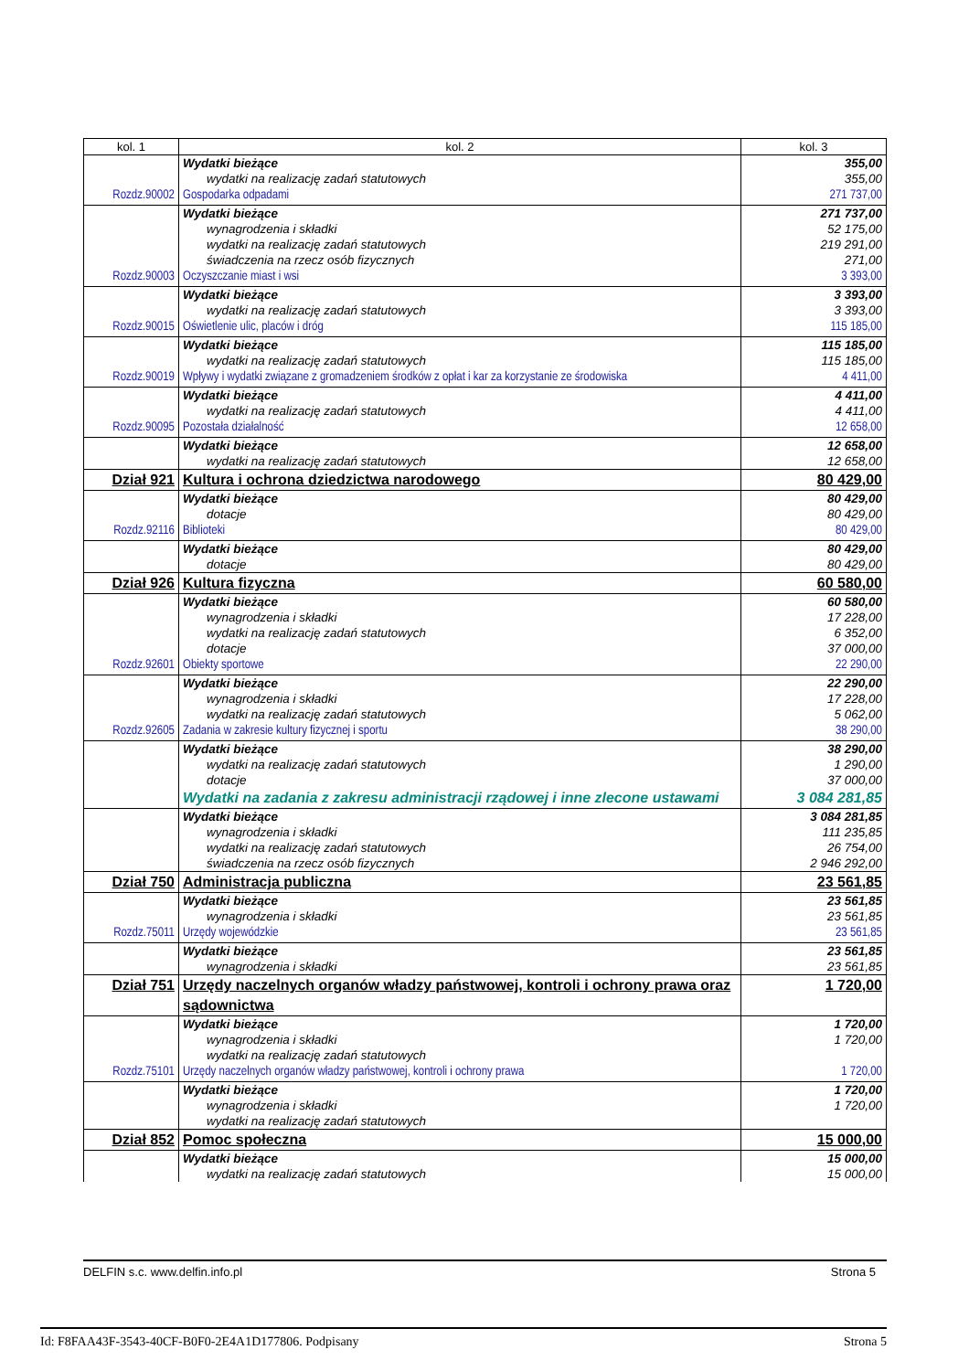| kol. 1 | kol. 2 | kol. 3 |
| --- | --- | --- |
| | Wydatki bieżące | 355,00 |
| | wydatki na realizację zadań statutowych | 355,00 |
| Rozdz.90002 | Gospodarka odpadami | 271 737,00 |
| | Wydatki bieżące | 271 737,00 |
| | wynagrodzenia i składki | 52 175,00 |
| | wydatki na realizację zadań statutowych | 219 291,00 |
| | świadczenia na rzecz osób fizycznych | 271,00 |
| Rozdz.90003 | Oczyszczanie miast i wsi | 3 393,00 |
| | Wydatki bieżące | 3 393,00 |
| | wydatki na realizację zadań statutowych | 3 393,00 |
| Rozdz.90015 | Oświetlenie ulic, placów i dróg | 115 185,00 |
| | Wydatki bieżące | 115 185,00 |
| | wydatki na realizację zadań statutowych | 115 185,00 |
| Rozdz.90019 | Wpływy i wydatki związane z gromadzeniem środków z opłat i kar za korzystanie ze środowiska | 4 411,00 |
| | Wydatki bieżące | 4 411,00 |
| | wydatki na realizację zadań statutowych | 4 411,00 |
| Rozdz.90095 | Pozostała działalność | 12 658,00 |
| | Wydatki bieżące | 12 658,00 |
| | wydatki na realizację zadań statutowych | 12 658,00 |
| Dział 921 | Kultura i ochrona dziedzictwa narodowego | 80 429,00 |
| | Wydatki bieżące | 80 429,00 |
| | dotacje | 80 429,00 |
| Rozdz.92116 | Biblioteki | 80 429,00 |
| | Wydatki bieżące | 80 429,00 |
| | dotacje | 80 429,00 |
| Dział 926 | Kultura fizyczna | 60 580,00 |
| | Wydatki bieżące | 60 580,00 |
| | wynagrodzenia i składki | 17 228,00 |
| | wydatki na realizację zadań statutowych | 6 352,00 |
| | dotacje | 37 000,00 |
| Rozdz.92601 | Obiekty sportowe | 22 290,00 |
| | Wydatki bieżące | 22 290,00 |
| | wynagrodzenia i składki | 17 228,00 |
| | wydatki na realizację zadań statutowych | 5 062,00 |
| Rozdz.92605 | Zadania w zakresie kultury fizycznej i sportu | 38 290,00 |
| | Wydatki bieżące | 38 290,00 |
| | wydatki na realizację zadań statutowych | 1 290,00 |
| | dotacje | 37 000,00 |
| | Wydatki na zadania z zakresu administracji rządowej i inne zlecone ustawami | 3 084 281,85 |
| | Wydatki bieżące | 3 084 281,85 |
| | wynagrodzenia i składki | 111 235,85 |
| | wydatki na realizację zadań statutowych | 26 754,00 |
| | świadczenia na rzecz osób fizycznych | 2 946 292,00 |
| Dział 750 | Administracja publiczna | 23 561,85 |
| | Wydatki bieżące | 23 561,85 |
| | wynagrodzenia i składki | 23 561,85 |
| Rozdz.75011 | Urzędy wojewódzkie | 23 561,85 |
| | Wydatki bieżące | 23 561,85 |
| | wynagrodzenia i składki | 23 561,85 |
| Dział 751 | Urzędy naczelnych organów władzy państwowej, kontroli i ochrony prawa oraz sądownictwa | 1 720,00 |
| | Wydatki bieżące | 1 720,00 |
| | wynagrodzenia i składki | 1 720,00 |
| | wydatki na realizację zadań statutowych | |
| Rozdz.75101 | Urzędy naczelnych organów władzy państwowej, kontroli i ochrony prawa | 1 720,00 |
| | Wydatki bieżące | 1 720,00 |
| | wynagrodzenia i składki | 1 720,00 |
| | wydatki na realizację zadań statutowych | |
| Dział 852 | Pomoc społeczna | 15 000,00 |
| | Wydatki bieżące | 15 000,00 |
| | wydatki na realizację zadań statutowych | 15 000,00 |
DELFIN s.c. www.delfin.info.pl Strona 5
Id: F8FAA43F-3543-40CF-B0F0-2E4A1D177806. Podpisany Strona 5